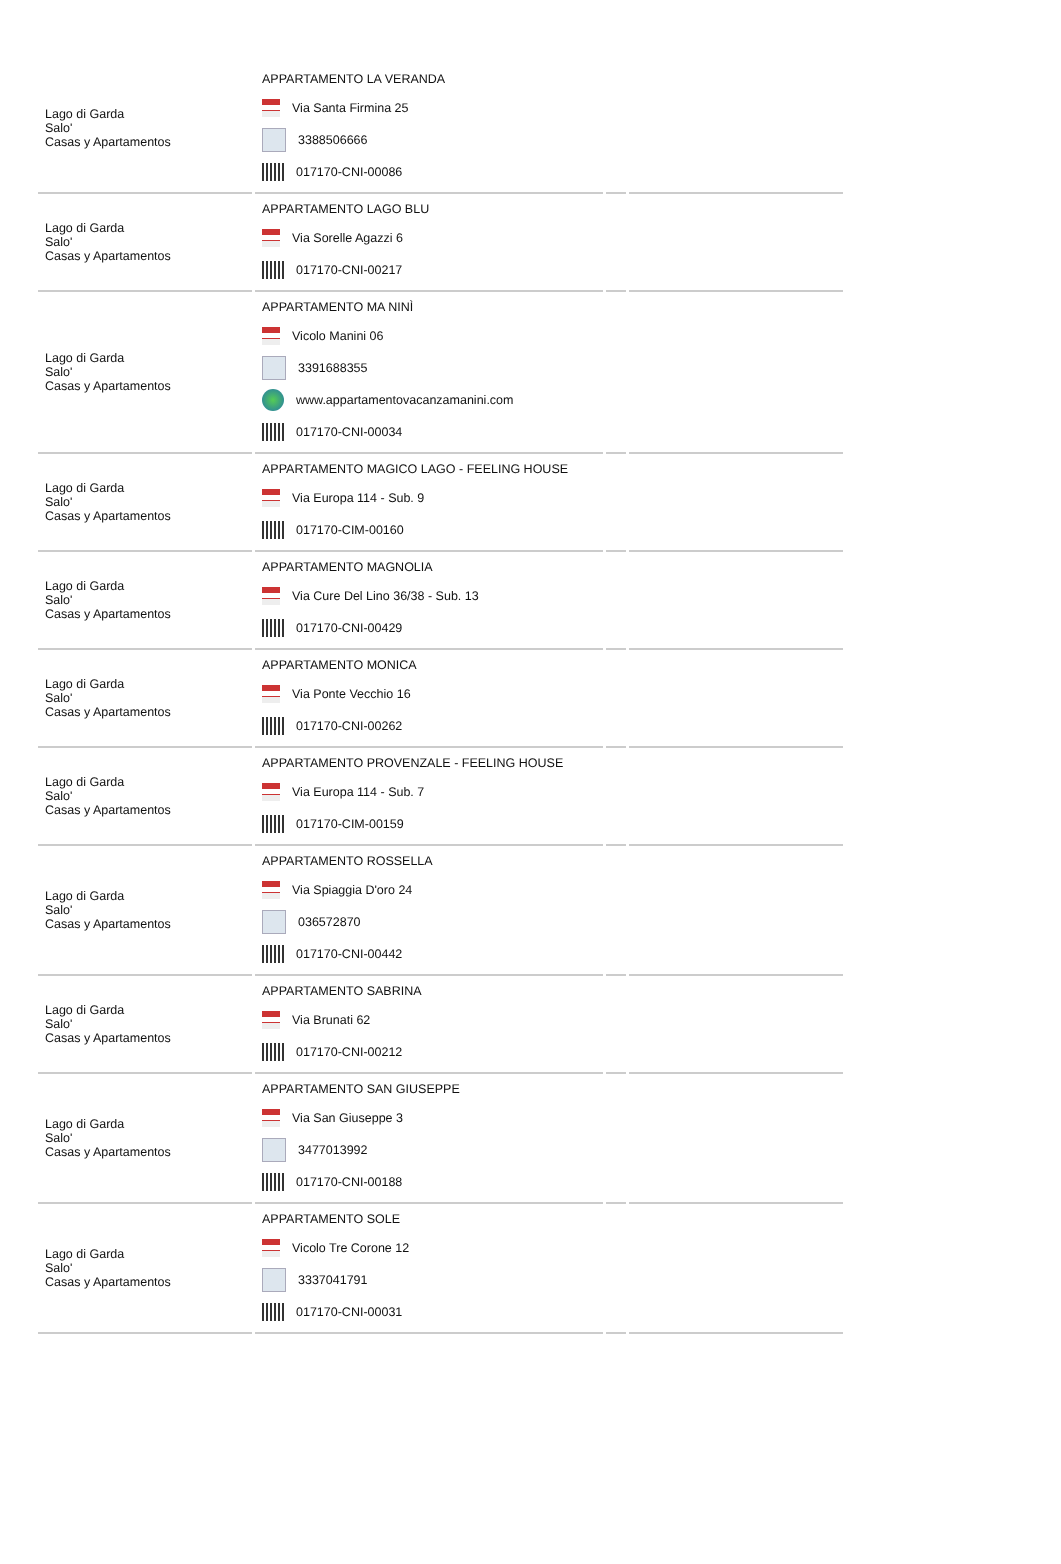| Lago di Garda Salo' Casas y Apartamentos | APPARTAMENTO LA VERANDA Via Santa Firmina 25 3388506666 017170-CNI-00086 | | |
| Lago di Garda Salo' Casas y Apartamentos | APPARTAMENTO LAGO BLU Via Sorelle Agazzi 6 017170-CNI-00217 | | |
| Lago di Garda Salo' Casas y Apartamentos | APPARTAMENTO MA NINÌ Vicolo Manini 06 3391688355 www.appartamentovacanzamanini.com 017170-CNI-00034 | | |
| Lago di Garda Salo' Casas y Apartamentos | APPARTAMENTO MAGICO LAGO - FEELING HOUSE Via Europa 114 - Sub. 9 017170-CIM-00160 | | |
| Lago di Garda Salo' Casas y Apartamentos | APPARTAMENTO MAGNOLIA Via Cure Del Lino 36/38 - Sub. 13 017170-CNI-00429 | | |
| Lago di Garda Salo' Casas y Apartamentos | APPARTAMENTO MONICA Via Ponte Vecchio 16 017170-CNI-00262 | | |
| Lago di Garda Salo' Casas y Apartamentos | APPARTAMENTO PROVENZALE - FEELING HOUSE Via Europa 114 - Sub. 7 017170-CIM-00159 | | |
| Lago di Garda Salo' Casas y Apartamentos | APPARTAMENTO ROSSELLA Via Spiaggia D'oro 24 036572870 017170-CNI-00442 | | |
| Lago di Garda Salo' Casas y Apartamentos | APPARTAMENTO SABRINA Via Brunati 62 017170-CNI-00212 | | |
| Lago di Garda Salo' Casas y Apartamentos | APPARTAMENTO SAN GIUSEPPE Via San Giuseppe 3 3477013992 017170-CNI-00188 | | |
| Lago di Garda Salo' Casas y Apartamentos | APPARTAMENTO SOLE Vicolo Tre Corone 12 3337041791 017170-CNI-00031 | | |